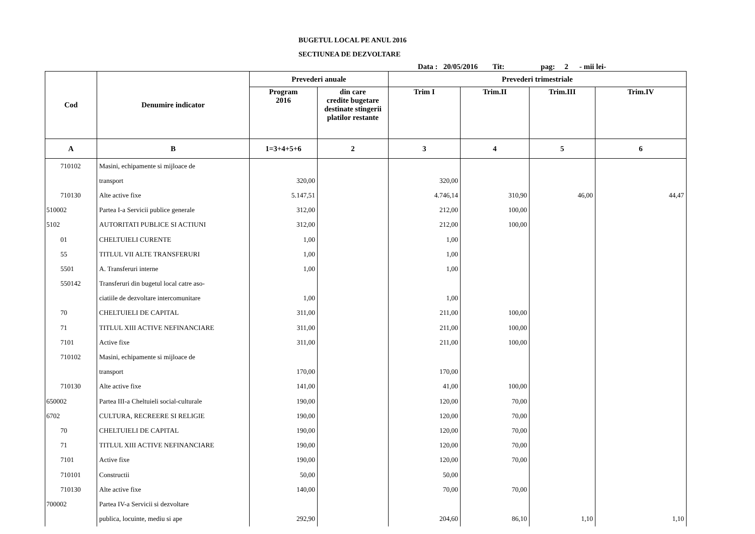BUGETUL LOCAL PE ANUL 2016
SECTIUNEA DE DEZVOLTARE
Data : 20/05/2016 Tit: pag: 2 - mii lei-
| Cod | Denumire indicator | Prevederi anuale | | Prevederi trimestriale | | | |
| --- | --- | --- | --- | --- | --- | --- | --- |
| | | Program 2016 | din care credite bugetare destinate stingerii platilor restante | Trim I | Trim.II | Trim.III | Trim.IV |
| A | B | 1=3+4+5+6 | 2 | 3 | 4 | 5 | 6 |
| 710102 | Masini, echipamente si mijloace de | | | | | | |
| | transport | 320,00 | | 320,00 | | | |
| 710130 | Alte active fixe | 5.147,51 | | 4.746,14 | 310,90 | 46,00 | 44,47 |
| 510002 | Partea I-a Servicii publice generale | 312,00 | | 212,00 | 100,00 | | |
| 5102 | AUTORITATI PUBLICE SI ACTIUNI | 312,00 | | 212,00 | 100,00 | | |
| 01 | CHELTUIELI CURENTE | 1,00 | | 1,00 | | | |
| 55 | TITLUL VII ALTE TRANSFERURI | 1,00 | | 1,00 | | | |
| 5501 | A. Transferuri interne | 1,00 | | 1,00 | | | |
| 550142 | Transferuri din bugetul local catre aso- | | | | | | |
| | ciatiile de dezvoltare intercomunitare | 1,00 | | 1,00 | | | |
| 70 | CHELTUIELI DE CAPITAL | 311,00 | | 211,00 | 100,00 | | |
| 71 | TITLUL XIII ACTIVE NEFINANCIARE | 311,00 | | 211,00 | 100,00 | | |
| 7101 | Active fixe | 311,00 | | 211,00 | 100,00 | | |
| 710102 | Masini, echipamente si mijloace de | | | | | | |
| | transport | 170,00 | | 170,00 | | | |
| 710130 | Alte active fixe | 141,00 | | 41,00 | 100,00 | | |
| 650002 | Partea III-a Cheltuieli social-culturale | 190,00 | | 120,00 | 70,00 | | |
| 6702 | CULTURA, RECREERE SI RELIGIE | 190,00 | | 120,00 | 70,00 | | |
| 70 | CHELTUIELI DE CAPITAL | 190,00 | | 120,00 | 70,00 | | |
| 71 | TITLUL XIII ACTIVE NEFINANCIARE | 190,00 | | 120,00 | 70,00 | | |
| 7101 | Active fixe | 190,00 | | 120,00 | 70,00 | | |
| 710101 | Constructii | 50,00 | | 50,00 | | | |
| 710130 | Alte active fixe | 140,00 | | 70,00 | 70,00 | | |
| 700002 | Partea IV-a Servicii si dezvoltare | | | | | | |
| | publica, locuinte, mediu si ape | 292,90 | | 204,60 | 86,10 | 1,10 | 1,10 |